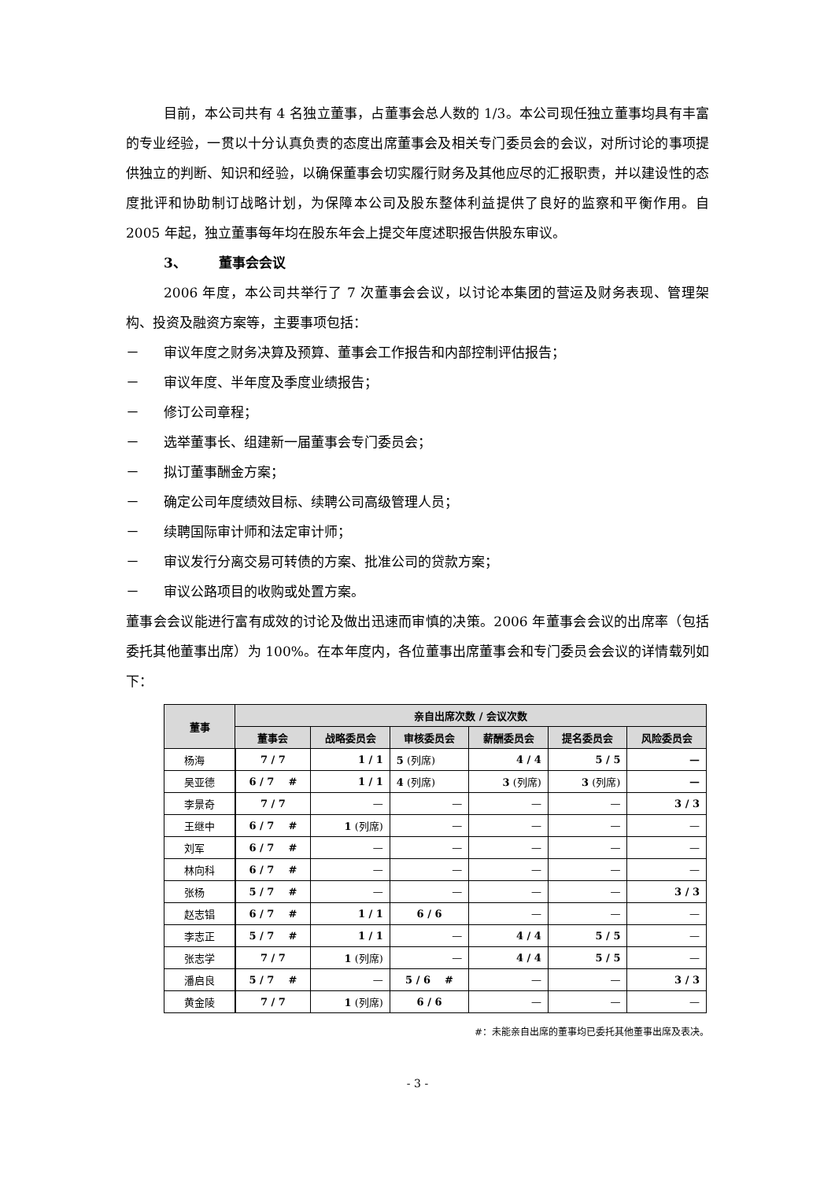目前，本公司共有 4 名独立董事，占董事会总人数的 1/3。本公司现任独立董事均具有丰富的专业经验，一贯以十分认真负责的态度出席董事会及相关专门委员会的会议，对所讨论的事项提供独立的判断、知识和经验，以确保董事会切实履行财务及其他应尽的汇报职责，并以建设性的态度批评和协助制订战略计划，为保障本公司及股东整体利益提供了良好的监察和平衡作用。自 2005 年起，独立董事每年均在股东年会上提交年度述职报告供股东审议。
3、 董事会会议
2006 年度，本公司共举行了 7 次董事会会议，以讨论本集团的营运及财务表现、管理架构、投资及融资方案等，主要事项包括：
－ 审议年度之财务决算及预算、董事会工作报告和内部控制评估报告；
－ 审议年度、半年度及季度业绩报告；
－ 修订公司章程；
－ 选举董事长、组建新一届董事会专门委员会；
－ 拟订董事酬金方案；
－ 确定公司年度绩效目标、续聘公司高级管理人员；
－ 续聘国际审计师和法定审计师；
－ 审议发行分离交易可转债的方案、批准公司的贷款方案；
－ 审议公路项目的收购或处置方案。
董事会会议能进行富有成效的讨论及做出迅速而审慎的决策。2006 年董事会会议的出席率（包括委托其他董事出席）为 100%。在本年度内，各位董事出席董事会和专门委员会会议的详情载列如下：
| 董事 | 亲自出席次数 / 会议次数 | | | | | |
| --- | --- | --- | --- | --- | --- | --- |
| | 董事会 | 战略委员会 | 审核委员会 | 薪酬委员会 | 提名委员会 | 风险委员会 |
| 杨海 | 7 / 7 | 1 / 1 | 5 (列席) | 4 / 4 | 5 / 5 | — |
| 吴亚德 | 6 / 7 # | 1 / 1 | 4 (列席) | 3 (列席) | 3 (列席) | — |
| 李景奇 | 7 / 7 | — | — | — | — | 3 / 3 |
| 王继中 | 6 / 7 # | 1 (列席) | — | — | — | — |
| 刘军 | 6 / 7 # | — | — | — | — | — |
| 林向科 | 6 / 7 # | — | — | — | — | — |
| 张杨 | 5 / 7 # | — | — | — | — | 3 / 3 |
| 赵志锠 | 6 / 7 # | 1 / 1 | 6 / 6 | — | — | — |
| 李志正 | 5 / 7 # | 1 / 1 | — | 4 / 4 | 5 / 5 | — |
| 张志学 | 7 / 7 | 1 (列席) | — | 4 / 4 | 5 / 5 | — |
| 潘启良 | 5 / 7 # | — | 5 / 6 # | — | — | 3 / 3 |
| 黄金陵 | 7 / 7 | 1 (列席) | 6 / 6 | — | — | — |
#：未能亲自出席的董事均已委托其他董事出席及表决。
- 3 -